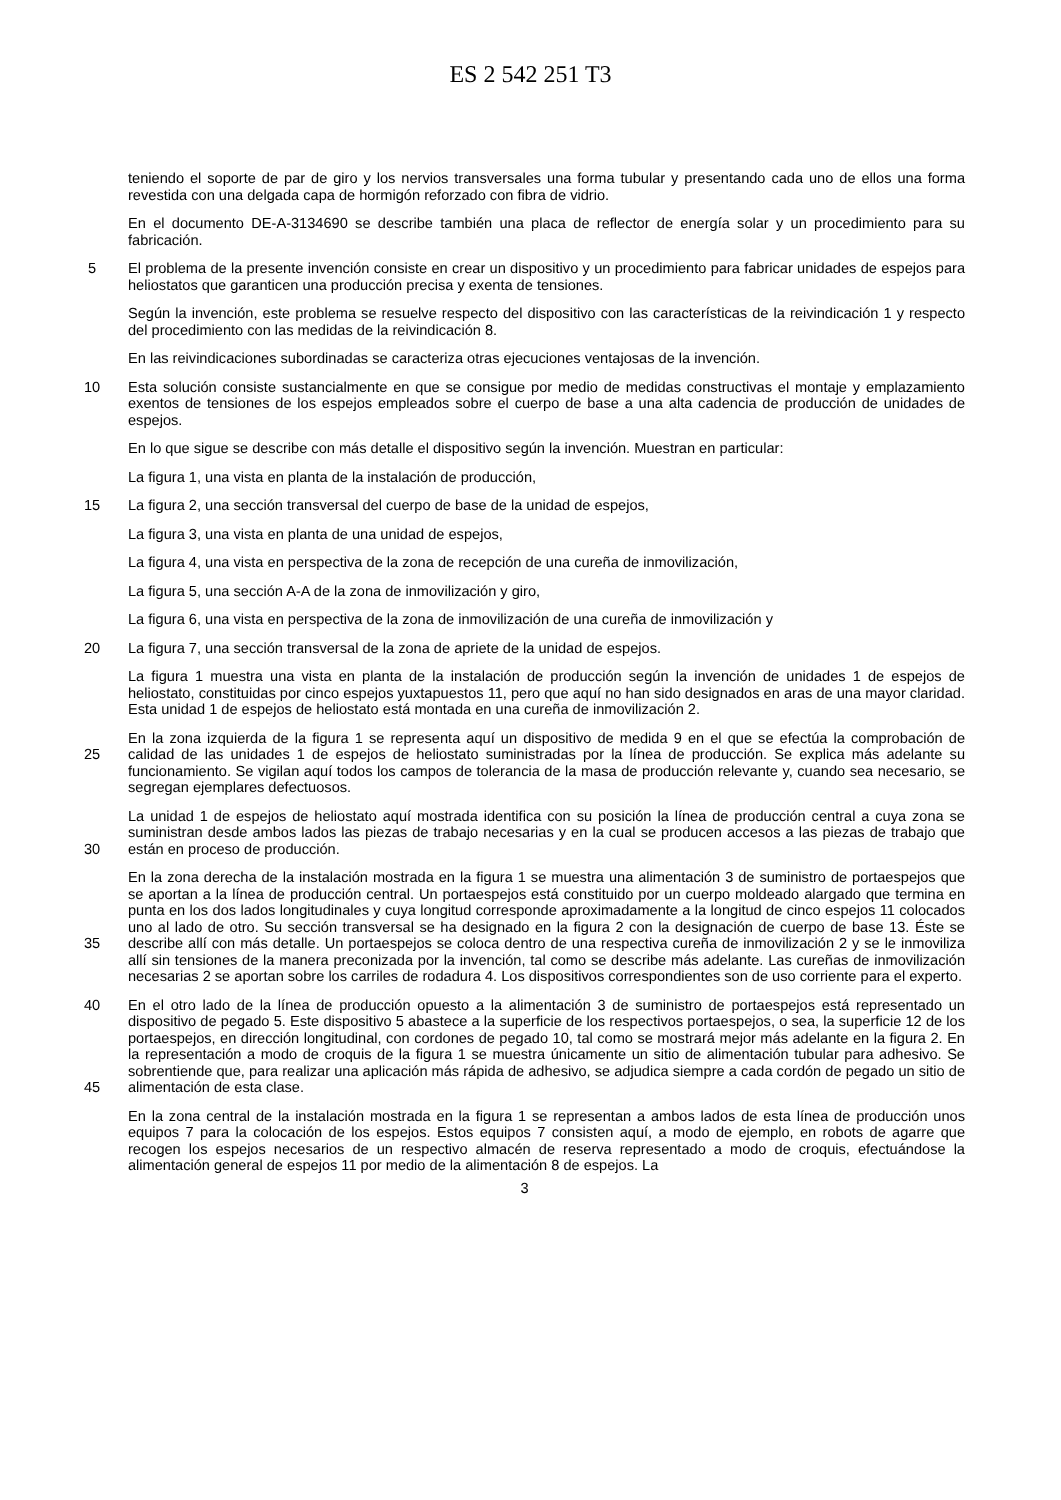ES 2 542 251 T3
teniendo el soporte de par de giro y los nervios transversales una forma tubular y presentando cada uno de ellos una forma revestida con una delgada capa de hormigón reforzado con fibra de vidrio.
En el documento DE-A-3134690 se describe también una placa de reflector de energía solar y un procedimiento para su fabricación.
5 El problema de la presente invención consiste en crear un dispositivo y un procedimiento para fabricar unidades de espejos para heliostatos que garanticen una producción precisa y exenta de tensiones.
Según la invención, este problema se resuelve respecto del dispositivo con las características de la reivindicación 1 y respecto del procedimiento con las medidas de la reivindicación 8.
En las reivindicaciones subordinadas se caracteriza otras ejecuciones ventajosas de la invención.
10 Esta solución consiste sustancialmente en que se consigue por medio de medidas constructivas el montaje y emplazamiento exentos de tensiones de los espejos empleados sobre el cuerpo de base a una alta cadencia de producción de unidades de espejos.
En lo que sigue se describe con más detalle el dispositivo según la invención. Muestran en particular:
La figura 1, una vista en planta de la instalación de producción,
15 La figura 2, una sección transversal del cuerpo de base de la unidad de espejos,
La figura 3, una vista en planta de una unidad de espejos,
La figura 4, una vista en perspectiva de la zona de recepción de una cureña de inmovilización,
La figura 5, una sección A-A de la zona de inmovilización y giro,
La figura 6, una vista en perspectiva de la zona de inmovilización de una cureña de inmovilización y
20 La figura 7, una sección transversal de la zona de apriete de la unidad de espejos.
La figura 1 muestra una vista en planta de la instalación de producción según la invención de unidades 1 de espejos de heliostato, constituidas por cinco espejos yuxtapuestos 11, pero que aquí no han sido designados en aras de una mayor claridad. Esta unidad 1 de espejos de heliostato está montada en una cureña de inmovilización 2.
25 En la zona izquierda de la figura 1 se representa aquí un dispositivo de medida 9 en el que se efectúa la comprobación de calidad de las unidades 1 de espejos de heliostato suministradas por la línea de producción. Se explica más adelante su funcionamiento. Se vigilan aquí todos los campos de tolerancia de la masa de producción relevante y, cuando sea necesario, se segregan ejemplares defectuosos.
30 La unidad 1 de espejos de heliostato aquí mostrada identifica con su posición la línea de producción central a cuya zona se suministran desde ambos lados las piezas de trabajo necesarias y en la cual se producen accesos a las piezas de trabajo que están en proceso de producción.
35 En la zona derecha de la instalación mostrada en la figura 1 se muestra una alimentación 3 de suministro de portaespejos que se aportan a la línea de producción central. Un portaespejos está constituido por un cuerpo moldeado alargado que termina en punta en los dos lados longitudinales y cuya longitud corresponde aproximadamente a la longitud de cinco espejos 11 colocados uno al lado de otro. Su sección transversal se ha designado en la figura 2 con la designación de cuerpo de base 13. Éste se describe allí con más detalle. Un portaespejos se coloca dentro de una respectiva cureña de inmovilización 2 y se le inmoviliza allí sin tensiones de la manera preconizada por la invención, tal como se describe más adelante. Las cureñas de inmovilización necesarias 2 se aportan sobre los carriles de rodadura 4. Los dispositivos correspondientes son de uso corriente para el experto.
40
45
En el otro lado de la línea de producción opuesto a la alimentación 3 de suministro de portaespejos está representado un dispositivo de pegado 5. Este dispositivo 5 abastece a la superficie de los respectivos portaespejos, o sea, la superficie 12 de los portaespejos, en dirección longitudinal, con cordones de pegado 10, tal como se mostrará mejor más adelante en la figura 2. En la representación a modo de croquis de la figura 1 se muestra únicamente un sitio de alimentación tubular para adhesivo. Se sobrentiende que, para realizar una aplicación más rápida de adhesivo, se adjudica siempre a cada cordón de pegado un sitio de alimentación de esta clase.
En la zona central de la instalación mostrada en la figura 1 se representan a ambos lados de esta línea de producción unos equipos 7 para la colocación de los espejos. Estos equipos 7 consisten aquí, a modo de ejemplo, en robots de agarre que recogen los espejos necesarios de un respectivo almacén de reserva representado a modo de croquis, efectuándose la alimentación general de espejos 11 por medio de la alimentación 8 de espejos. La
3